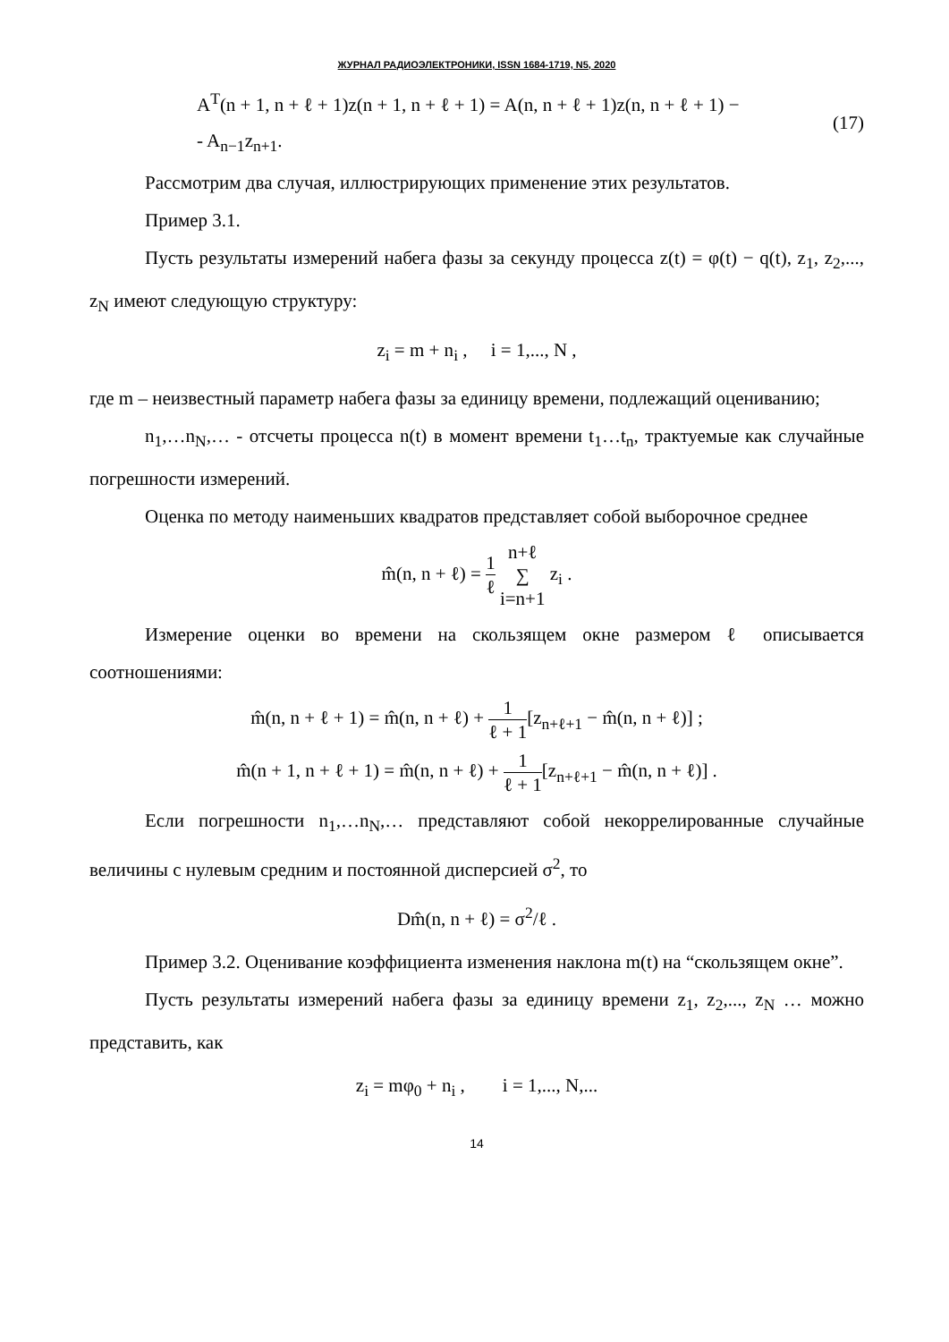ЖУРНАЛ РАДИОЭЛЕКТРОНИКИ, ISSN 1684-1719, N5, 2020
A<sup>T</sup>(n + 1, n + ℓ + 1)z(n + 1, n + ℓ + 1) = A(n, n + ℓ + 1)z(n, n + ℓ + 1) −
- A<sub>n−1</sub>z<sub>n+1</sub>.
(17)
Рассмотрим два случая, иллюстрирующих применение этих результатов.
Пример 3.1.
Пусть результаты измерений набега фазы за секунду процесса z(t) = φ(t) − q(t), z<sub>1</sub>, z<sub>2</sub>,..., z<sub>N</sub> имеют следующую структуру:
z<sub>i</sub> = m + n<sub>i</sub> , i = 1,..., N ,
где m – неизвестный параметр набега фазы за единицу времени, подлежащий оцениванию;
n<sub>1</sub>,…n<sub>N</sub>,… - отсчеты процесса n(t) в момент времени t<sub>1</sub>…t<sub>n</sub>, трактуемые как случайные погрешности измерений.
Оценка по методу наименьших квадратов представляет собой выборочное среднее
m̂(n, n + ℓ) = 1 ℓ n+ℓ ∑ i=n+1 z<sub>i</sub> .
Измерение оценки во времени на скользящем окне размером ℓ описывается соотношениями:
m̂(n, n + ℓ + 1) = m̂(n, n + ℓ) + 1 ℓ + 1[z<sub>n+ℓ+1</sub> − m̂(n, n + ℓ)] ;
m̂(n + 1, n + ℓ + 1) = m̂(n, n + ℓ) + 1 ℓ + 1[z<sub>n+ℓ+1</sub> − m̂(n, n + ℓ)] .
Если погрешности n<sub>1</sub>,…n<sub>N</sub>,… представляют собой некоррелированные случайные величины с нулевым средним и постоянной дисперсией σ<sup>2</sup>, то
Dm̂(n, n + ℓ) = σ<sup>2</sup>/ℓ .
Пример 3.2. Оценивание коэффициента изменения наклона m(t) на “скользящем окне”.
Пусть результаты измерений набега фазы за единицу времени z<sub>1</sub>, z<sub>2</sub>,..., z<sub>N</sub> … можно представить, как
z<sub>i</sub> = mφ<sub>0</sub> + n<sub>i</sub> , i = 1,..., N,...
14